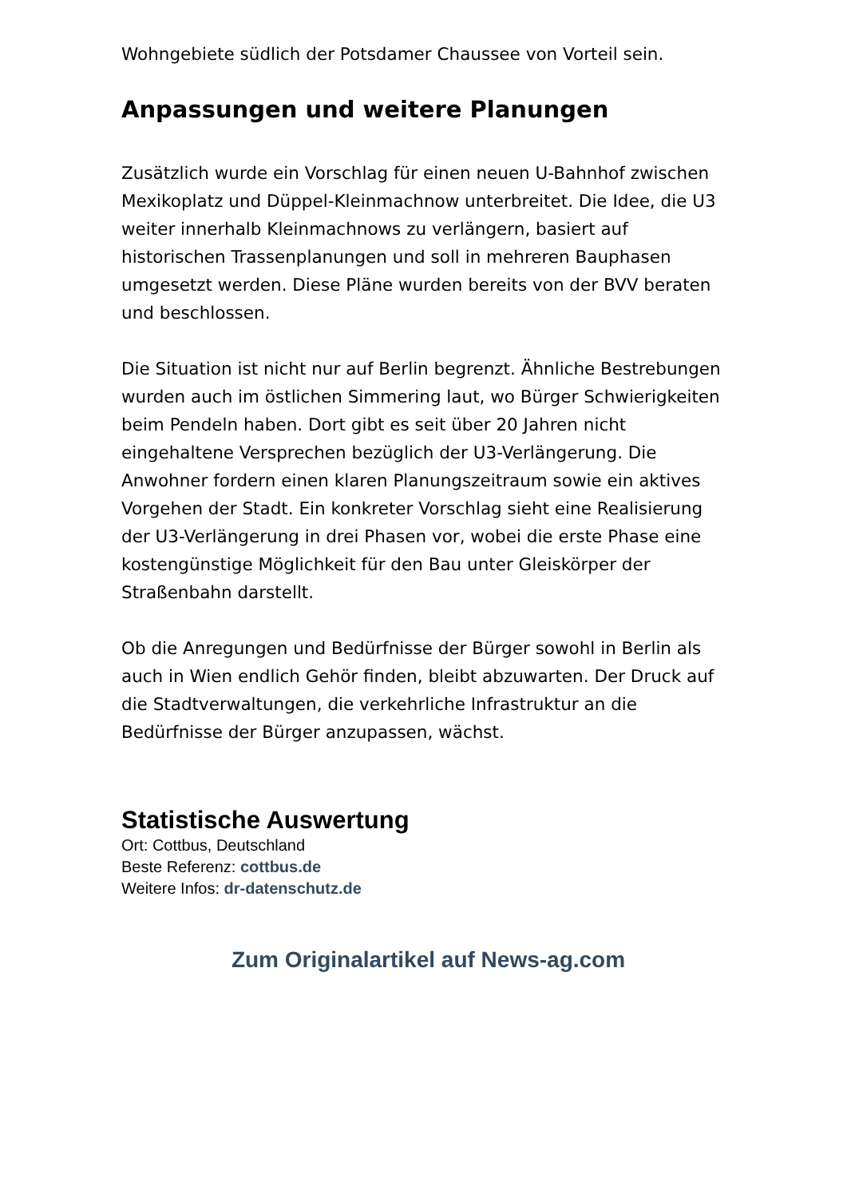Wohngebiete südlich der Potsdamer Chaussee von Vorteil sein.
Anpassungen und weitere Planungen
Zusätzlich wurde ein Vorschlag für einen neuen U-Bahnhof zwischen Mexikoplatz und Düppel-Kleinmachnow unterbreitet. Die Idee, die U3 weiter innerhalb Kleinmachnows zu verlängern, basiert auf historischen Trassenplanungen und soll in mehreren Bauphasen umgesetzt werden. Diese Pläne wurden bereits von der BVV beraten und beschlossen.
Die Situation ist nicht nur auf Berlin begrenzt. Ähnliche Bestrebungen wurden auch im östlichen Simmering laut, wo Bürger Schwierigkeiten beim Pendeln haben. Dort gibt es seit über 20 Jahren nicht eingehaltene Versprechen bezüglich der U3-Verlängerung. Die Anwohner fordern einen klaren Planungszeitraum sowie ein aktives Vorgehen der Stadt. Ein konkreter Vorschlag sieht eine Realisierung der U3-Verlängerung in drei Phasen vor, wobei die erste Phase eine kostengünstige Möglichkeit für den Bau unter Gleiskörper der Straßenbahn darstellt.
Ob die Anregungen und Bedürfnisse der Bürger sowohl in Berlin als auch in Wien endlich Gehör finden, bleibt abzuwarten. Der Druck auf die Stadtverwaltungen, die verkehrliche Infrastruktur an die Bedürfnisse der Bürger anzupassen, wächst.
Statistische Auswertung
Ort: Cottbus, Deutschland
Beste Referenz: cottbus.de
Weitere Infos: dr-datenschutz.de
Zum Originalartikel auf News-ag.com